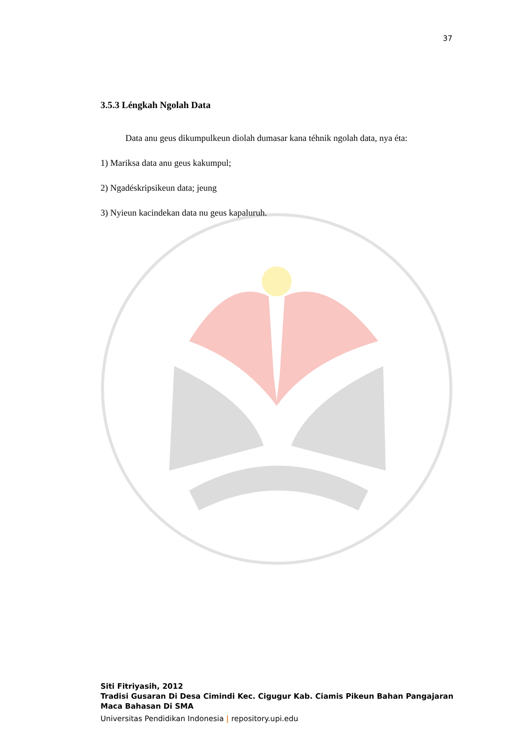37
3.5.3 Léngkah Ngolah Data
Data anu geus dikumpulkeun diolah dumasar kana téhnik ngolah data, nya éta:
1) Mariksa data anu geus kakumpul;
2) Ngadéskripsikeun data; jeung
3) Nyieun kacindekan data nu geus kapaluruh.
Siti Fitriyasih, 2012
Tradisi Gusaran Di Desa Cimindi Kec. Cigugur Kab. Ciamis Pikeun Bahan Pangajaran
Maca Bahasan Di SMA
Universitas Pendidikan Indonesia | repository.upi.edu